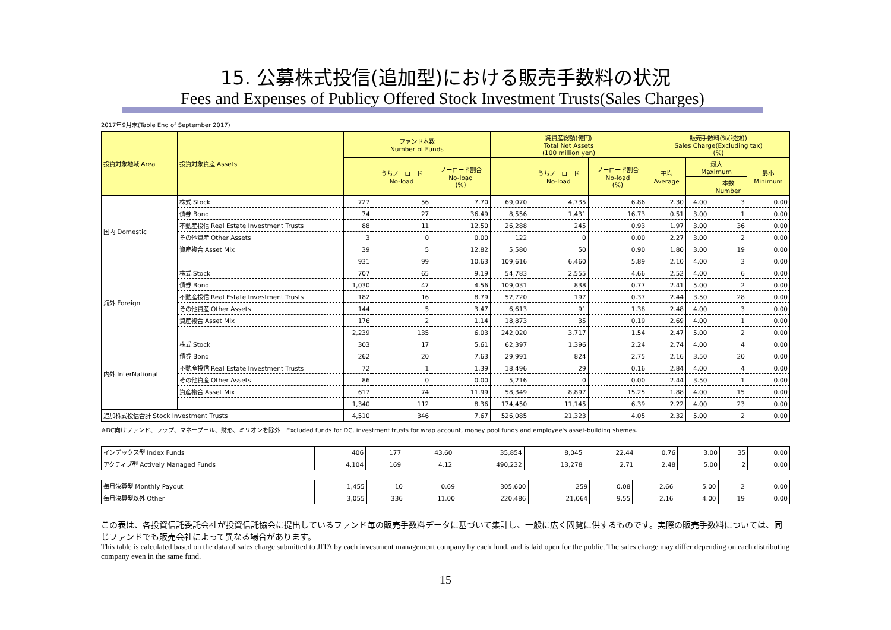15. 公募株式投信(追加型)における販売手数料の状況
Fees and Expenses of Publicy Offered Stock Investment Trusts(Sales Charges)
2017年9月末(Table End of September 2017)
| 投資対象地域 Area | 投資対象資産 Assets | ファンド本数 Number of Funds | | | 純資産総額(億円) Total Net Assets (100 million yen) | | | 販売手数料(%(税抜)) Sales Charge(Excluding tax) (%) | | | |
| --- | --- | --- | --- | --- | --- | --- | --- | --- | --- | --- | --- |
| | | | うちノーロード No-load | ノーロード割合 No-load (%) | | うちノーロード No-load | ノーロード割合 No-load (%) | 平均 Average | 最大 Maximum | | 最小 Minimum |
| | | | | | | | | | | 本数 Number | |
| 国内 Domestic | 株式 Stock | 727 | 56 | 7.70 | 69,070 | 4,735 | 6.86 | 2.30 | 4.00 | 3 | 0.00 |
| | 債券 Bond | 74 | 27 | 36.49 | 8,556 | 1,431 | 16.73 | 0.51 | 3.00 | 1 | 0.00 |
| | 不動産投信 Real Estate Investment Trusts | 88 | 11 | 12.50 | 26,288 | 245 | 0.93 | 1.97 | 3.00 | 36 | 0.00 |
| | その他資産 Other Assets | 3 | 0 | 0.00 | 122 | 0 | 0.00 | 2.27 | 3.00 | 2 | 0.00 |
| | 資産複合 Asset Mix | 39 | 5 | 12.82 | 5,580 | 50 | 0.90 | 1.80 | 3.00 | 19 | 0.00 |
| | | 931 | 99 | 10.63 | 109,616 | 6,460 | 5.89 | 2.10 | 4.00 | 3 | 0.00 |
| 海外 Foreign | 株式 Stock | 707 | 65 | 9.19 | 54,783 | 2,555 | 4.66 | 2.52 | 4.00 | 6 | 0.00 |
| | 債券 Bond | 1,030 | 47 | 4.56 | 109,031 | 838 | 0.77 | 2.41 | 5.00 | 2 | 0.00 |
| | 不動産投信 Real Estate Investment Trusts | 182 | 16 | 8.79 | 52,720 | 197 | 0.37 | 2.44 | 3.50 | 28 | 0.00 |
| | その他資産 Other Assets | 144 | 5 | 3.47 | 6,613 | 91 | 1.38 | 2.48 | 4.00 | 3 | 0.00 |
| | 資産複合 Asset Mix | 176 | 2 | 1.14 | 18,873 | 35 | 0.19 | 2.69 | 4.00 | 1 | 0.00 |
| | | 2,239 | 135 | 6.03 | 242,020 | 3,717 | 1.54 | 2.47 | 5.00 | 2 | 0.00 |
| 内外 InterNational | 株式 Stock | 303 | 17 | 5.61 | 62,397 | 1,396 | 2.24 | 2.74 | 4.00 | 4 | 0.00 |
| | 債券 Bond | 262 | 20 | 7.63 | 29,991 | 824 | 2.75 | 2.16 | 3.50 | 20 | 0.00 |
| | 不動産投信 Real Estate Investment Trusts | 72 | 1 | 1.39 | 18,496 | 29 | 0.16 | 2.84 | 4.00 | 4 | 0.00 |
| | その他資産 Other Assets | 86 | 0 | 0.00 | 5,216 | 0 | 0.00 | 2.44 | 3.50 | 1 | 0.00 |
| | 資産複合 Asset Mix | 617 | 74 | 11.99 | 58,349 | 8,897 | 15.25 | 1.88 | 4.00 | 15 | 0.00 |
| | | 1,340 | 112 | 8.36 | 174,450 | 11,145 | 6.39 | 2.22 | 4.00 | 23 | 0.00 |
| 追加株式投信合計 Stock Investment Trusts | | 4,510 | 346 | 7.67 | 526,085 | 21,323 | 4.05 | 2.32 | 5.00 | 2 | 0.00 |
※DC向けファンド、ラップ、マネープール、財形、ミリオンを除外　Excluded funds for DC, investment trusts for wrap account, money pool funds and employee's asset-building shemes.
| インデックス型 Index Funds | 406 | 177 | 43.60 | 35,854 | 8,045 | 22.44 | 0.76 | 3.00 | 35 | 0.00 |
| アクティブ型 Actively Managed Funds | 4,104 | 169 | 4.12 | 490,232 | 13,278 | 2.71 | 2.48 | 5.00 | 2 | 0.00 |
| 毎月決算型 Monthly Payout | 1,455 | 10 | 0.69 | 305,600 | 259 | 0.08 | 2.66 | 5.00 | 2 | 0.00 |
| 毎月決算型以外 Other | 3,055 | 336 | 11.00 | 220,486 | 21,064 | 9.55 | 2.16 | 4.00 | 19 | 0.00 |
この表は、各投資信託委託会社が投資信託協会に提出しているファンド毎の販売手数料データに基づいて集計し、一般に広く閲覧に供するものです。実際の販売手数料については、同じファンドでも販売会社によって異なる場合があります。
This table is calculated based on the data of sales charge submitted to JITA by each investment management company by each fund, and is laid open for the public. The sales charge may differ depending on each distributing company even in the same fund.
15